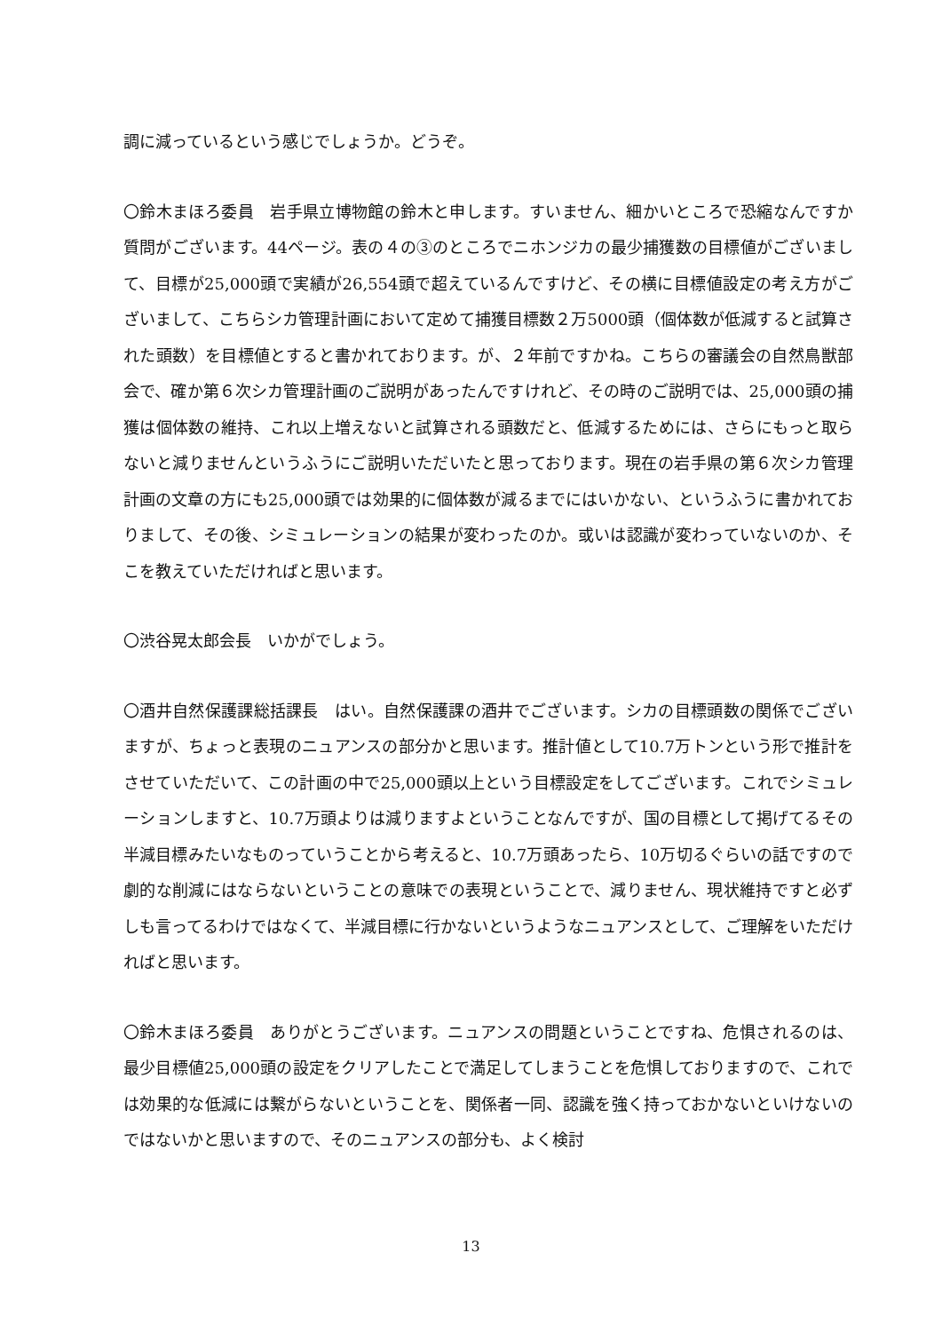調に減っているという感じでしょうか。どうぞ。
〇鈴木まほろ委員　岩手県立博物館の鈴木と申します。すいません、細かいところで恐縮なんですか質問がございます。44ページ。表の４の③のところでニホンジカの最少捕獲数の目標値がございまして、目標が25,000頭で実績が26,554頭で超えているんですけど、その横に目標値設定の考え方がございまして、こちらシカ管理計画において定めて捕獲目標数２万5000頭（個体数が低減すると試算された頭数）を目標値とすると書かれております。が、２年前ですかね。こちらの審議会の自然鳥獣部会で、確か第６次シカ管理計画のご説明があったんですけれど、その時のご説明では、25,000頭の捕獲は個体数の維持、これ以上増えないと試算される頭数だと、低減するためには、さらにもっと取らないと減りませんというふうにご説明いただいたと思っております。現在の岩手県の第６次シカ管理計画の文章の方にも25,000頭では効果的に個体数が減るまでにはいかない、というふうに書かれておりまして、その後、シミュレーションの結果が変わったのか。或いは認識が変わっていないのか、そこを教えていただければと思います。
〇渋谷晃太郎会長　いかがでしょう。
〇酒井自然保護課総括課長　はい。自然保護課の酒井でございます。シカの目標頭数の関係でございますが、ちょっと表現のニュアンスの部分かと思います。推計値として10.7万トンという形で推計をさせていただいて、この計画の中で25,000頭以上という目標設定をしてございます。これでシミュレーションしますと、10.7万頭よりは減りますよということなんですが、国の目標として掲げてるその半減目標みたいなものっていうことから考えると、10.7万頭あったら、10万切るぐらいの話ですので劇的な削減にはならないということの意味での表現ということで、減りません、現状維持ですと必ずしも言ってるわけではなくて、半減目標に行かないというようなニュアンスとして、ご理解をいただければと思います。
〇鈴木まほろ委員　ありがとうございます。ニュアンスの問題ということですね、危惧されるのは、最少目標値25,000頭の設定をクリアしたことで満足してしまうことを危惧しておりますので、これでは効果的な低減には繋がらないということを、関係者一同、認識を強く持っておかないといけないのではないかと思いますので、そのニュアンスの部分も、よく検討
13